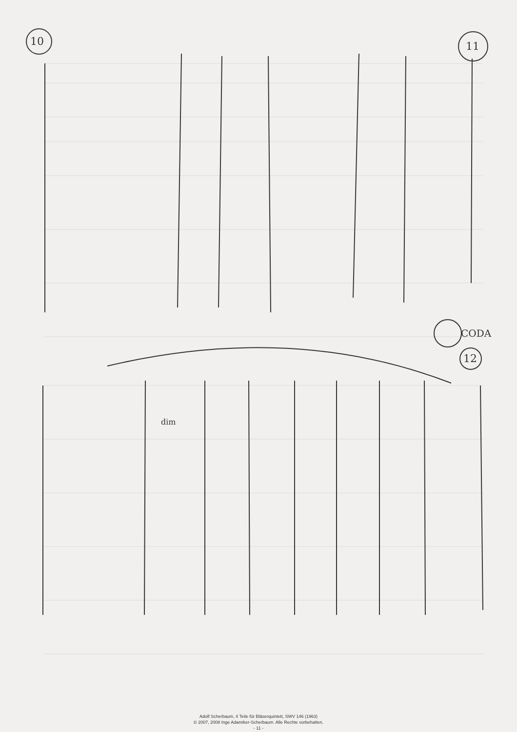10
11
12
CODA
dim
Adolf Scherbaum, 4 Teile für Bläserquintett, SWV 146 (1963)
© 2007, 2008 Inge Adamiker-Scherbaum. Alle Rechte vorbehalten.
- 11 -